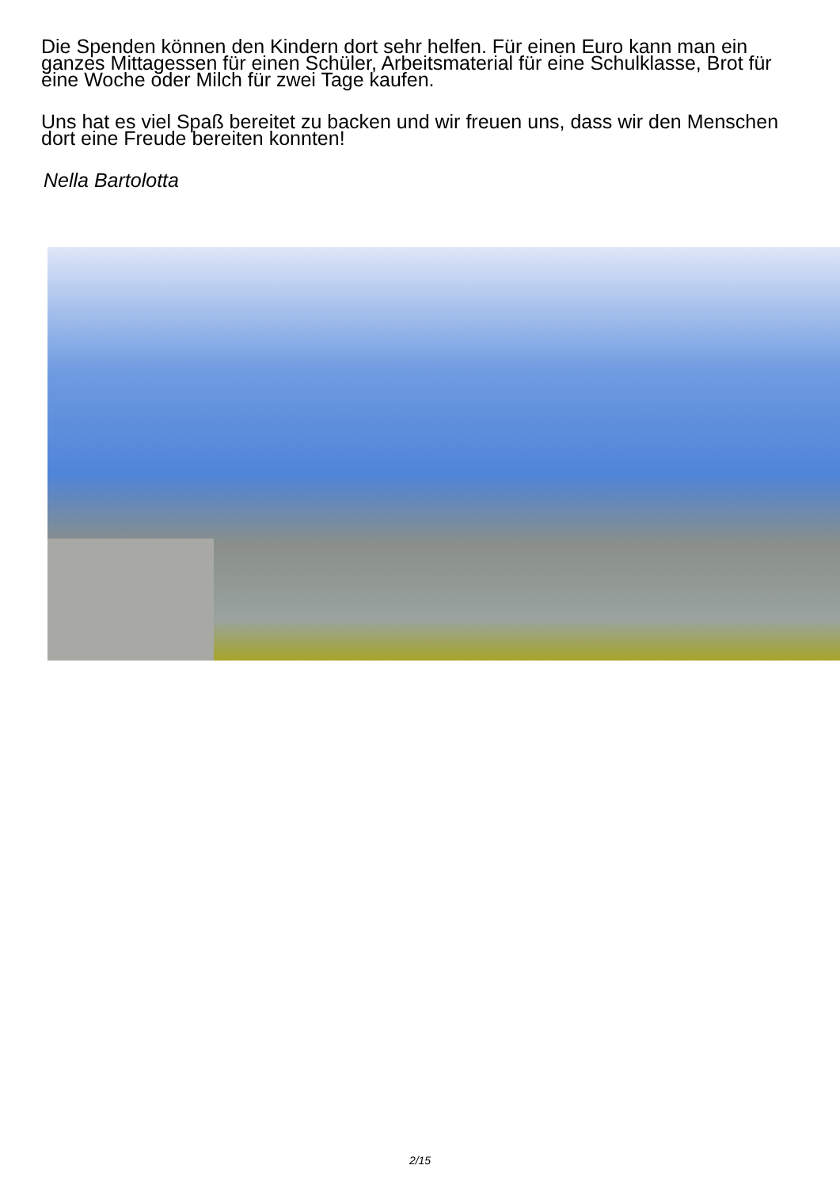Die Spenden können den Kindern dort sehr helfen. Für einen Euro kann man ein ganzes Mittagessen für einen Schüler, Arbeitsmaterial für eine Schulklasse, Brot für eine Woche oder Milch für zwei Tage kaufen.
Uns hat es viel Spaß bereitet zu backen und wir freuen uns, dass wir den Menschen dort eine Freude bereiten konnten!
Nella Bartolotta
2/15